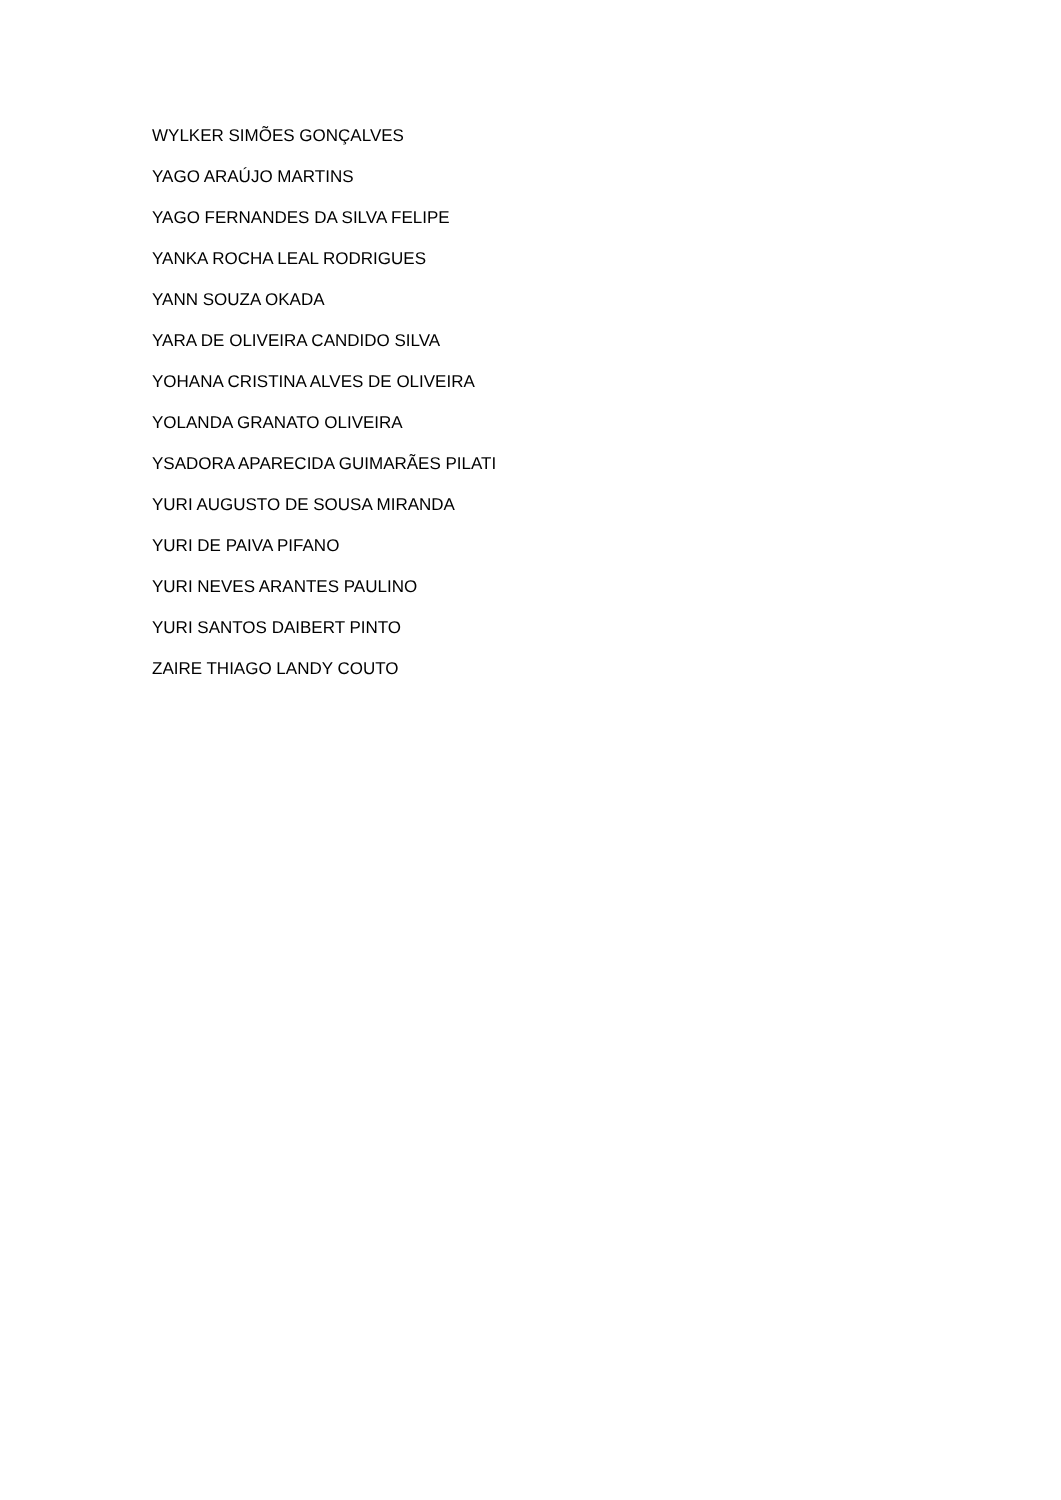WYLKER SIMÕES GONÇALVES
YAGO ARAÚJO MARTINS
YAGO FERNANDES DA SILVA FELIPE
YANKA ROCHA LEAL RODRIGUES
YANN SOUZA OKADA
YARA DE OLIVEIRA CANDIDO SILVA
YOHANA CRISTINA ALVES DE OLIVEIRA
YOLANDA GRANATO OLIVEIRA
YSADORA APARECIDA GUIMARÃES PILATI
YURI AUGUSTO DE SOUSA MIRANDA
YURI DE PAIVA PIFANO
YURI NEVES ARANTES PAULINO
YURI SANTOS DAIBERT PINTO
ZAIRE THIAGO LANDY COUTO